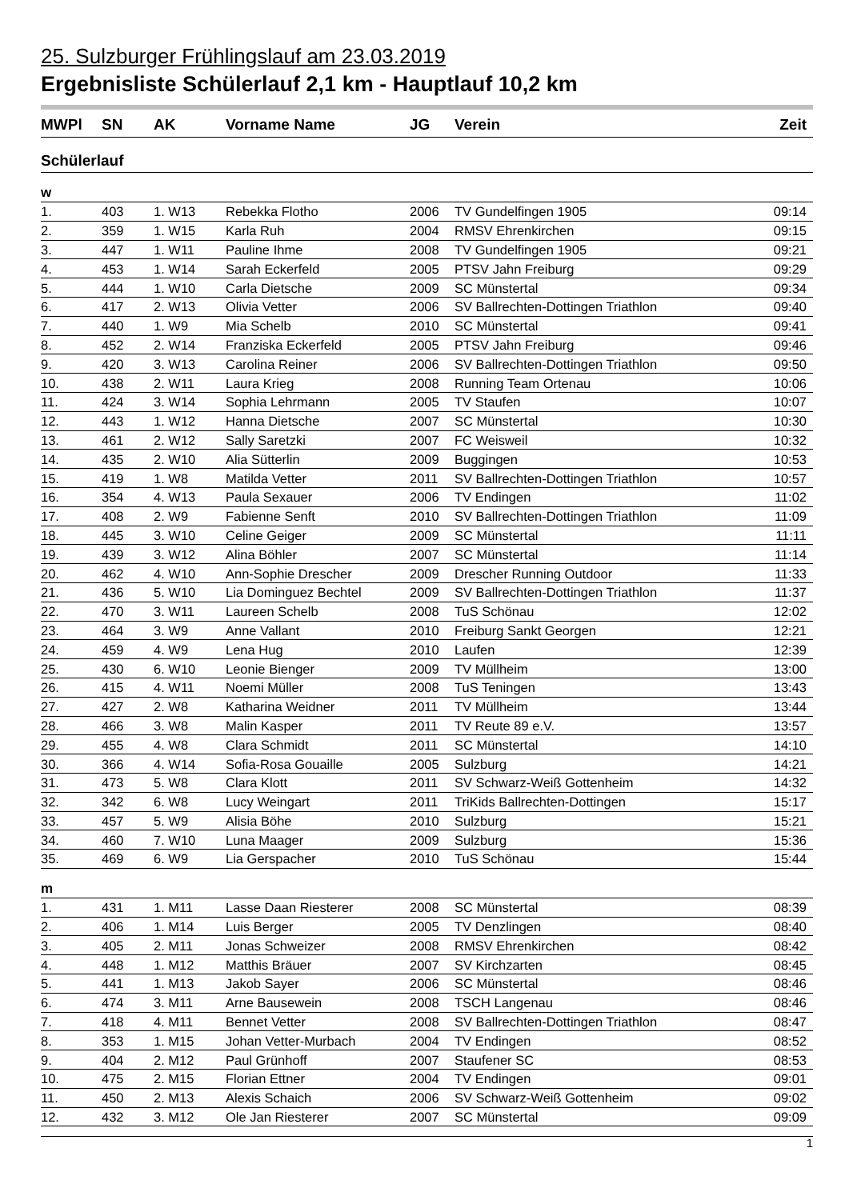25. Sulzburger Frühlingslauf am 23.03.2019
Ergebnisliste Schülerlauf 2,1 km - Hauptlauf 10,2 km
| MWPl | SN | AK | Vorname Name | JG | Verein | Zeit |
| --- | --- | --- | --- | --- | --- | --- |
| Schülerlauf | | | | | | |
| w | | | | | | |
| 1. | 403 | 1. W13 | Rebekka Flotho | 2006 | TV Gundelfingen 1905 | 09:14 |
| 2. | 359 | 1. W15 | Karla Ruh | 2004 | RMSV Ehrenkirchen | 09:15 |
| 3. | 447 | 1. W11 | Pauline Ihme | 2008 | TV Gundelfingen 1905 | 09:21 |
| 4. | 453 | 1. W14 | Sarah Eckerfeld | 2005 | PTSV Jahn Freiburg | 09:29 |
| 5. | 444 | 1. W10 | Carla Dietsche | 2009 | SC Münstertal | 09:34 |
| 6. | 417 | 2. W13 | Olivia Vetter | 2006 | SV Ballrechten-Dottingen Triathlon | 09:40 |
| 7. | 440 | 1. W9 | Mia Schelb | 2010 | SC Münstertal | 09:41 |
| 8. | 452 | 2. W14 | Franziska Eckerfeld | 2005 | PTSV Jahn Freiburg | 09:46 |
| 9. | 420 | 3. W13 | Carolina Reiner | 2006 | SV Ballrechten-Dottingen Triathlon | 09:50 |
| 10. | 438 | 2. W11 | Laura Krieg | 2008 | Running Team Ortenau | 10:06 |
| 11. | 424 | 3. W14 | Sophia Lehrmann | 2005 | TV Staufen | 10:07 |
| 12. | 443 | 1. W12 | Hanna Dietsche | 2007 | SC Münstertal | 10:30 |
| 13. | 461 | 2. W12 | Sally Saretzki | 2007 | FC Weisweil | 10:32 |
| 14. | 435 | 2. W10 | Alia Sütterlin | 2009 | Buggingen | 10:53 |
| 15. | 419 | 1. W8 | Matilda Vetter | 2011 | SV Ballrechten-Dottingen Triathlon | 10:57 |
| 16. | 354 | 4. W13 | Paula Sexauer | 2006 | TV Endingen | 11:02 |
| 17. | 408 | 2. W9 | Fabienne Senft | 2010 | SV Ballrechten-Dottingen Triathlon | 11:09 |
| 18. | 445 | 3. W10 | Celine Geiger | 2009 | SC Münstertal | 11:11 |
| 19. | 439 | 3. W12 | Alina Böhler | 2007 | SC Münstertal | 11:14 |
| 20. | 462 | 4. W10 | Ann-Sophie Drescher | 2009 | Drescher Running Outdoor | 11:33 |
| 21. | 436 | 5. W10 | Lia Dominguez Bechtel | 2009 | SV Ballrechten-Dottingen Triathlon | 11:37 |
| 22. | 470 | 3. W11 | Laureen Schelb | 2008 | TuS Schönau | 12:02 |
| 23. | 464 | 3. W9 | Anne Vallant | 2010 | Freiburg Sankt Georgen | 12:21 |
| 24. | 459 | 4. W9 | Lena Hug | 2010 | Laufen | 12:39 |
| 25. | 430 | 6. W10 | Leonie Bienger | 2009 | TV Müllheim | 13:00 |
| 26. | 415 | 4. W11 | Noemi Müller | 2008 | TuS Teningen | 13:43 |
| 27. | 427 | 2. W8 | Katharina Weidner | 2011 | TV Müllheim | 13:44 |
| 28. | 466 | 3. W8 | Malin Kasper | 2011 | TV Reute 89 e.V. | 13:57 |
| 29. | 455 | 4. W8 | Clara Schmidt | 2011 | SC Münstertal | 14:10 |
| 30. | 366 | 4. W14 | Sofia-Rosa Gouaille | 2005 | Sulzburg | 14:21 |
| 31. | 473 | 5. W8 | Clara Klott | 2011 | SV Schwarz-Weiß Gottenheim | 14:32 |
| 32. | 342 | 6. W8 | Lucy Weingart | 2011 | TriKids Ballrechten-Dottingen | 15:17 |
| 33. | 457 | 5. W9 | Alisia Böhe | 2010 | Sulzburg | 15:21 |
| 34. | 460 | 7. W10 | Luna Maager | 2009 | Sulzburg | 15:36 |
| 35. | 469 | 6. W9 | Lia Gerspacher | 2010 | TuS Schönau | 15:44 |
| m | | | | | | |
| 1. | 431 | 1. M11 | Lasse Daan Riesterer | 2008 | SC Münstertal | 08:39 |
| 2. | 406 | 1. M14 | Luis Berger | 2005 | TV Denzlingen | 08:40 |
| 3. | 405 | 2. M11 | Jonas Schweizer | 2008 | RMSV Ehrenkirchen | 08:42 |
| 4. | 448 | 1. M12 | Matthis Bräuer | 2007 | SV Kirchzarten | 08:45 |
| 5. | 441 | 1. M13 | Jakob Sayer | 2006 | SC Münstertal | 08:46 |
| 6. | 474 | 3. M11 | Arne Bausewein | 2008 | TSCH Langenau | 08:46 |
| 7. | 418 | 4. M11 | Bennet Vetter | 2008 | SV Ballrechten-Dottingen Triathlon | 08:47 |
| 8. | 353 | 1. M15 | Johan Vetter-Murbach | 2004 | TV Endingen | 08:52 |
| 9. | 404 | 2. M12 | Paul Grünhoff | 2007 | Staufener SC | 08:53 |
| 10. | 475 | 2. M15 | Florian Ettner | 2004 | TV Endingen | 09:01 |
| 11. | 450 | 2. M13 | Alexis Schaich | 2006 | SV Schwarz-Weiß Gottenheim | 09:02 |
| 12. | 432 | 3. M12 | Ole Jan Riesterer | 2007 | SC Münstertal | 09:09 |
1